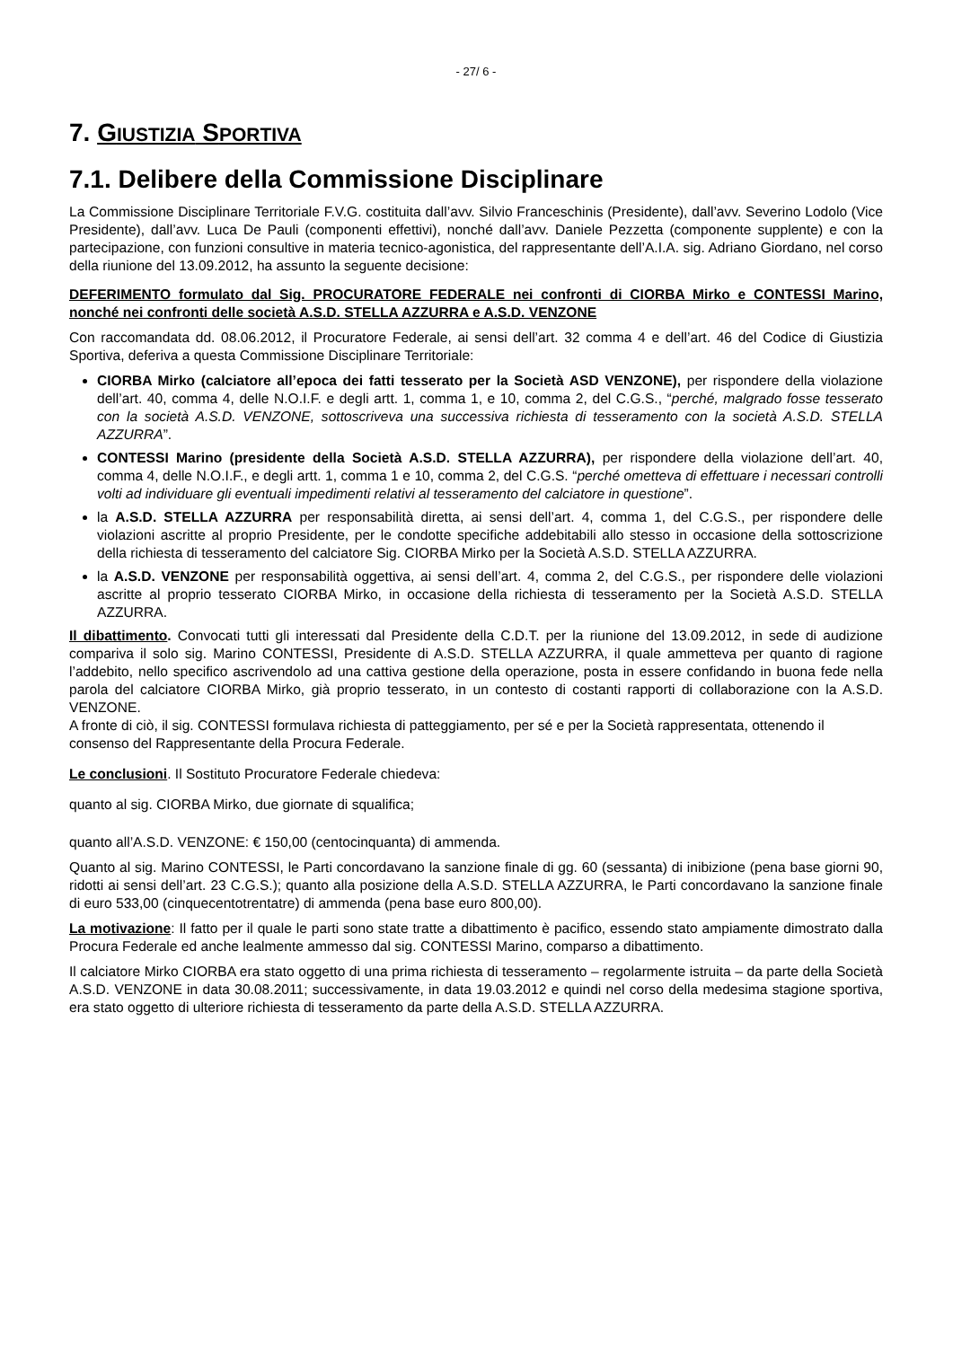- 27/ 6 -
7. GIUSTIZIA SPORTIVA
7.1. Delibere della Commissione Disciplinare
La Commissione Disciplinare Territoriale F.V.G. costituita dall’avv. Silvio Franceschinis (Presidente), dall’avv. Severino Lodolo (Vice Presidente), dall’avv. Luca De Pauli (componenti effettivi), nonché dall’avv. Daniele Pezzetta (componente supplente) e con la partecipazione, con funzioni consultive in materia tecnico-agonistica, del rappresentante dell’A.I.A. sig. Adriano Giordano, nel corso della riunione del 13.09.2012, ha assunto la seguente decisione:
DEFERIMENTO formulato dal Sig. PROCURATORE FEDERALE nei confronti di CIORBA Mirko e CONTESSI Marino, nonché nei confronti delle società A.S.D. STELLA AZZURRA e A.S.D. VENZONE
Con raccomandata dd. 08.06.2012, il Procuratore Federale, ai sensi dell’art. 32 comma 4 e dell’art. 46 del Codice di Giustizia Sportiva, deferiva a questa Commissione Disciplinare Territoriale:
CIORBA Mirko (calciatore all’epoca dei fatti tesserato per la Società ASD VENZONE), per rispondere della violazione dell’art. 40, comma 4, delle N.O.I.F. e degli artt. 1, comma 1, e 10, comma 2, del C.G.S., “perché, malgrado fosse tesserato con la società A.S.D. VENZONE, sottoscriveva una successiva richiesta di tesseramento con la società A.S.D. STELLA AZZURRA”.
CONTESSI Marino (presidente della Società A.S.D. STELLA AZZURRA), per rispondere della violazione dell’art. 40, comma 4, delle N.O.I.F., e degli artt. 1, comma 1 e 10, comma 2, del C.G.S. “perché ometteva di effettuare i necessari controlli volti ad individuare gli eventuali impedimenti relativi al tesseramento del calciatore in questione”.
la A.S.D. STELLA AZZURRA per responsabilità diretta, ai sensi dell’art. 4, comma 1, del C.G.S., per rispondere delle violazioni ascritte al proprio Presidente, per le condotte specifiche addebitabili allo stesso in occasione della sottoscrizione della richiesta di tesseramento del calciatore Sig. CIORBA Mirko per la Società A.S.D. STELLA AZZURRA.
la A.S.D. VENZONE per responsabilità oggettiva, ai sensi dell’art. 4, comma 2, del C.G.S., per rispondere delle violazioni ascritte al proprio tesserato CIORBA Mirko, in occasione della richiesta di tesseramento per la Società A.S.D. STELLA AZZURRA.
Il dibattimento. Convocati tutti gli interessati dal Presidente della C.D.T. per la riunione del 13.09.2012, in sede di audizione compariva il solo sig. Marino CONTESSI, Presidente di A.S.D. STELLA AZZURRA, il quale ammetteva per quanto di ragione l’addebito, nello specifico ascrivendolo ad una cattiva gestione della operazione, posta in essere confidando in buona fede nella parola del calciatore CIORBA Mirko, già proprio tesserato, in un contesto di costanti rapporti di collaborazione con la A.S.D. VENZONE.
A fronte di ciò, il sig. CONTESSI formulava richiesta di patteggiamento, per sé e per la Società rappresentata, ottenendo il consenso del Rappresentante della Procura Federale.
Le conclusioni. Il Sostituto Procuratore Federale chiedeva:
quanto al sig. CIORBA Mirko, due giornate di squalifica;
quanto all’A.S.D. VENZONE: € 150,00 (centocinquanta) di ammenda.
Quanto al sig. Marino CONTESSI, le Parti concordavano la sanzione finale di gg. 60 (sessanta) di inibizione (pena base giorni 90, ridotti ai sensi dell’art. 23 C.G.S.); quanto alla posizione della A.S.D. STELLA AZZURRA, le Parti concordavano la sanzione finale di euro 533,00 (cinquecentotrentatre) di ammenda (pena base euro 800,00).
La motivazione: Il fatto per il quale le parti sono state tratte a dibattimento è pacifico, essendo stato ampiamente dimostrato dalla Procura Federale ed anche lealmente ammesso dal sig. CONTESSI Marino, comparso a dibattimento.
Il calciatore Mirko CIORBA era stato oggetto di una prima richiesta di tesseramento – regolarmente istruita – da parte della Società A.S.D. VENZONE in data 30.08.2011; successivamente, in data 19.03.2012 e quindi nel corso della medesima stagione sportiva, era stato oggetto di ulteriore richiesta di tesseramento da parte della A.S.D. STELLA AZZURRA.